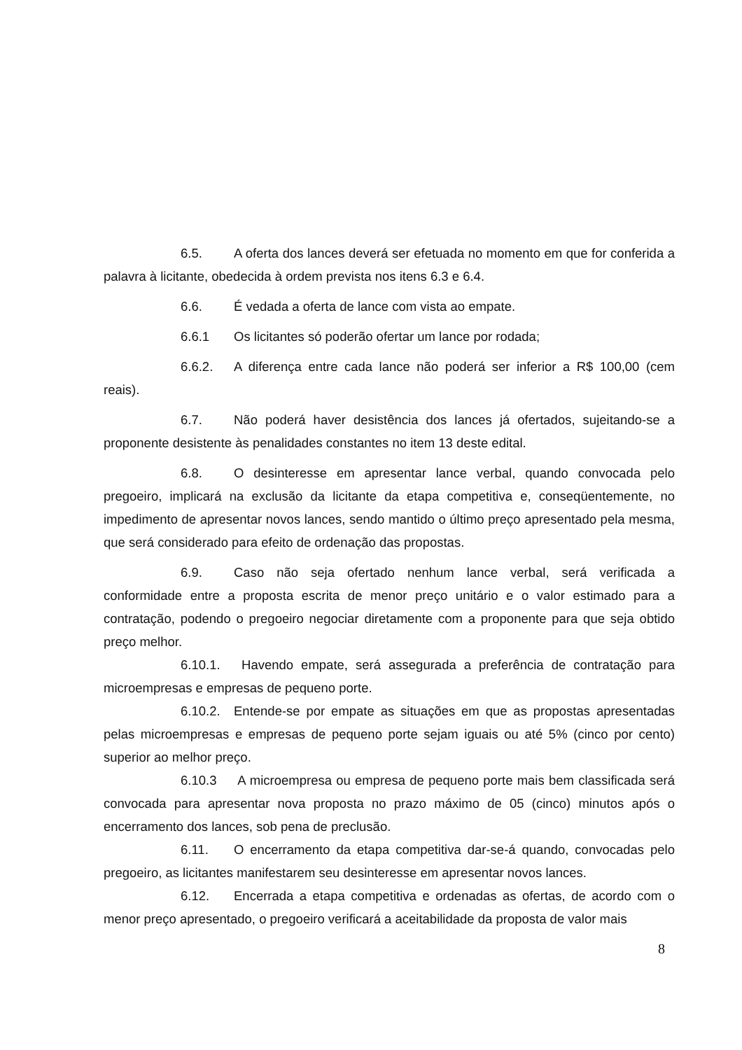6.5. A oferta dos lances deverá ser efetuada no momento em que for conferida a palavra à licitante, obedecida à ordem prevista nos itens 6.3 e 6.4.
6.6. É vedada a oferta de lance com vista ao empate.
6.6.1 Os licitantes só poderão ofertar um lance por rodada;
6.6.2. A diferença entre cada lance não poderá ser inferior a R$ 100,00 (cem reais).
6.7. Não poderá haver desistência dos lances já ofertados, sujeitando-se a proponente desistente às penalidades constantes no item 13 deste edital.
6.8. O desinteresse em apresentar lance verbal, quando convocada pelo pregoeiro, implicará na exclusão da licitante da etapa competitiva e, conseqüentemente, no impedimento de apresentar novos lances, sendo mantido o último preço apresentado pela mesma, que será considerado para efeito de ordenação das propostas.
6.9. Caso não seja ofertado nenhum lance verbal, será verificada a conformidade entre a proposta escrita de menor preço unitário e o valor estimado para a contratação, podendo o pregoeiro negociar diretamente com a proponente para que seja obtido preço melhor.
6.10.1. Havendo empate, será assegurada a preferência de contratação para microempresas e empresas de pequeno porte.
6.10.2. Entende-se por empate as situações em que as propostas apresentadas pelas microempresas e empresas de pequeno porte sejam iguais ou até 5% (cinco por cento) superior ao melhor preço.
6.10.3 A microempresa ou empresa de pequeno porte mais bem classificada será convocada para apresentar nova proposta no prazo máximo de 05 (cinco) minutos após o encerramento dos lances, sob pena de preclusão.
6.11. O encerramento da etapa competitiva dar-se-á quando, convocadas pelo pregoeiro, as licitantes manifestarem seu desinteresse em apresentar novos lances.
6.12. Encerrada a etapa competitiva e ordenadas as ofertas, de acordo com o menor preço apresentado, o pregoeiro verificará a aceitabilidade da proposta de valor mais
8